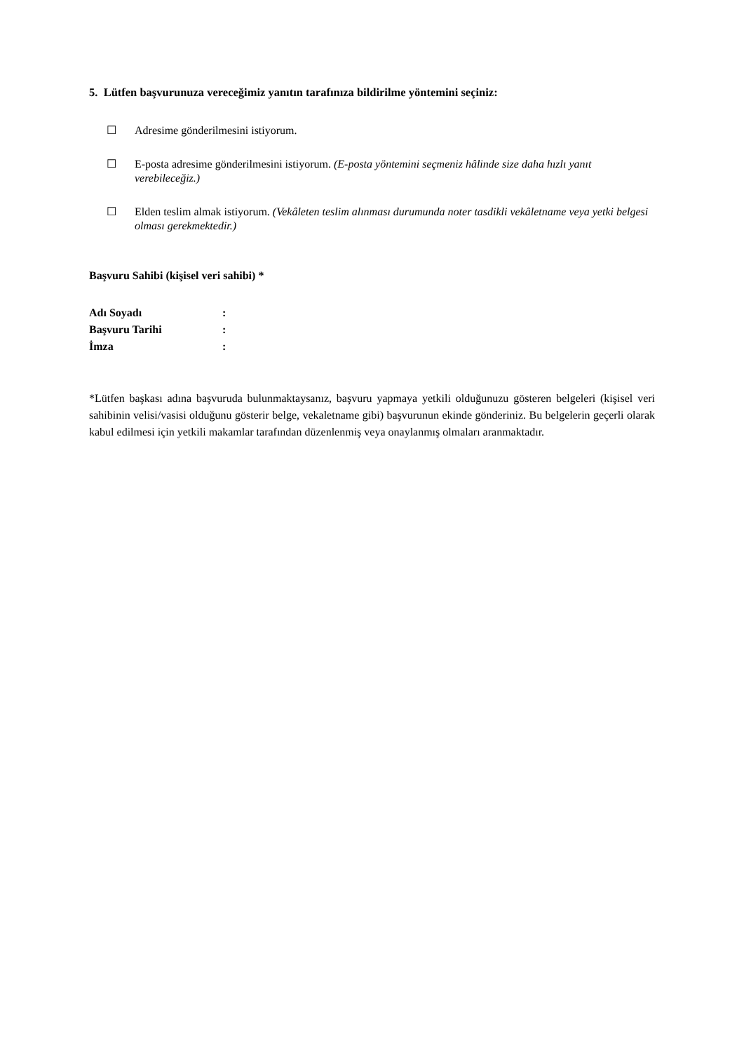5. Lütfen başvurunuza vereceğimiz yanıtın tarafınıza bildirilme yöntemini seçiniz:
☐ Adresime gönderilmesini istiyorum.
☐ E-posta adresime gönderilmesini istiyorum. (E-posta yöntemini seçmeniz hâlinde size daha hızlı yanıt verebileceğiz.)
☐ Elden teslim almak istiyorum. (Vekâleten teslim alınması durumunda noter tasdikli vekâletname veya yetki belgesi olması gerekmektedir.)
Başvuru Sahibi (kişisel veri sahibi) *
| Adı Soyadı | : |
| Başvuru Tarihi | : |
| İmza | : |
*Lütfen başkası adına başvuruda bulunmaktaysanız, başvuru yapmaya yetkili olduğunuzu gösteren belgeleri (kişisel veri sahibinin velisi/vasisi olduğunu gösterir belge, vekaletname gibi) başvurunun ekinde gönderiniz. Bu belgelerin geçerli olarak kabul edilmesi için yetkili makamlar tarafından düzenlenmiş veya onaylanmış olmaları aranmaktadır.